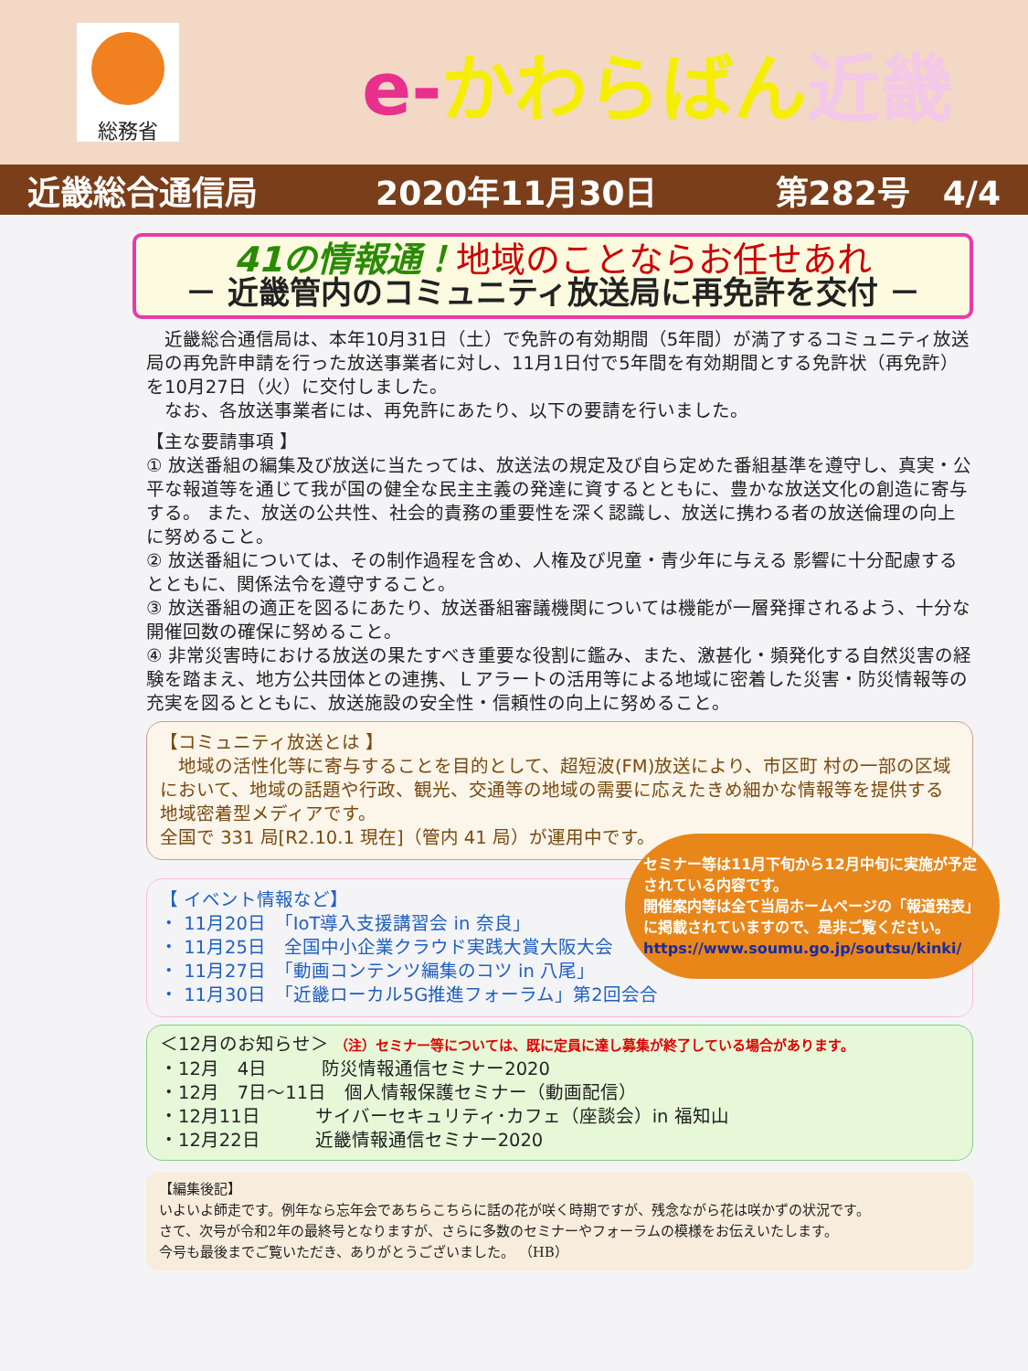総務省
e-かわらばん近畿
近畿総合通信局 2020年11月30日 第282号　4/4
41の情報通！地域のことならお任せあれ
－ 近畿管内のコミュニティ放送局に再免許を交付 －
　近畿総合通信局は、本年10月31日（土）で免許の有効期間（5年間）が満了するコミュニティ放送局の再免許申請を行った放送事業者に対し、11月1日付で5年間を有効期間とする免許状（再免許）を10月27日（火）に交付しました。
　なお、各放送事業者には、再免許にあたり、以下の要請を行いました。
【主な要請事項 】
① 放送番組の編集及び放送に当たっては、放送法の規定及び自ら定めた番組基準を遵守し、真実・公平な報道等を通じて我が国の健全な民主主義の発達に資するとともに、豊かな放送文化の創造に寄与する。 また、放送の公共性、社会的責務の重要性を深く認識し、放送に携わる者の放送倫理の向上に努めること。
② 放送番組については、その制作過程を含め、人権及び児童・青少年に与える 影響に十分配慮するとともに、関係法令を遵守すること。
③ 放送番組の適正を図るにあたり、放送番組審議機関については機能が一層発揮されるよう、十分な開催回数の確保に努めること。
④ 非常災害時における放送の果たすべき重要な役割に鑑み、また、激甚化・頻発化する自然災害の経験を踏まえ、地方公共団体との連携、Ｌアラートの活用等による地域に密着した災害・防災情報等の充実を図るとともに、放送施設の安全性・信頼性の向上に努めること。
【コミュニティ放送とは 】
　地域の活性化等に寄与することを目的として、超短波(FM)放送により、市区町 村の一部の区域において、地域の話題や行政、観光、交通等の地域の需要に応えたきめ細かな情報等を提供する地域密着型メディアです。
全国で 331 局[R2.10.1 現在]（管内 41 局）が運用中です。
セミナー等は11月下旬から12月中旬に実施が予定されている内容です。
開催案内等は全て当局ホームページの「報道発表」に掲載されていますので、是非ご覧ください。
https://www.soumu.go.jp/soutsu/kinki/
【 イベント情報など】
・ 11月20日　「IoT導入支援講習会 in 奈良」
・ 11月25日　全国中小企業クラウド実践大賞大阪大会
・ 11月27日　「動画コンテンツ編集のコツ in 八尾」
・ 11月30日　「近畿ローカル5G推進フォーラム」第2回会合
＜12月のお知らせ＞ （注）セミナー等については、既に定員に達し募集が終了している場合があります。
・12月　4日　　　防災情報通信セミナー2020
・12月　7日～11日　個人情報保護セミナー（動画配信）
・12月11日　　　サイバーセキュリティ･カフェ（座談会）in 福知山
・12月22日　　　近畿情報通信セミナー2020
【編集後記】
いよいよ師走です。例年なら忘年会であちらこちらに話の花が咲く時期ですが、残念ながら花は咲かずの状況です。
さて、次号が令和2年の最終号となりますが、さらに多数のセミナーやフォーラムの模様をお伝えいたします。
今号も最後までご覧いただき、ありがとうございました。 （HB）